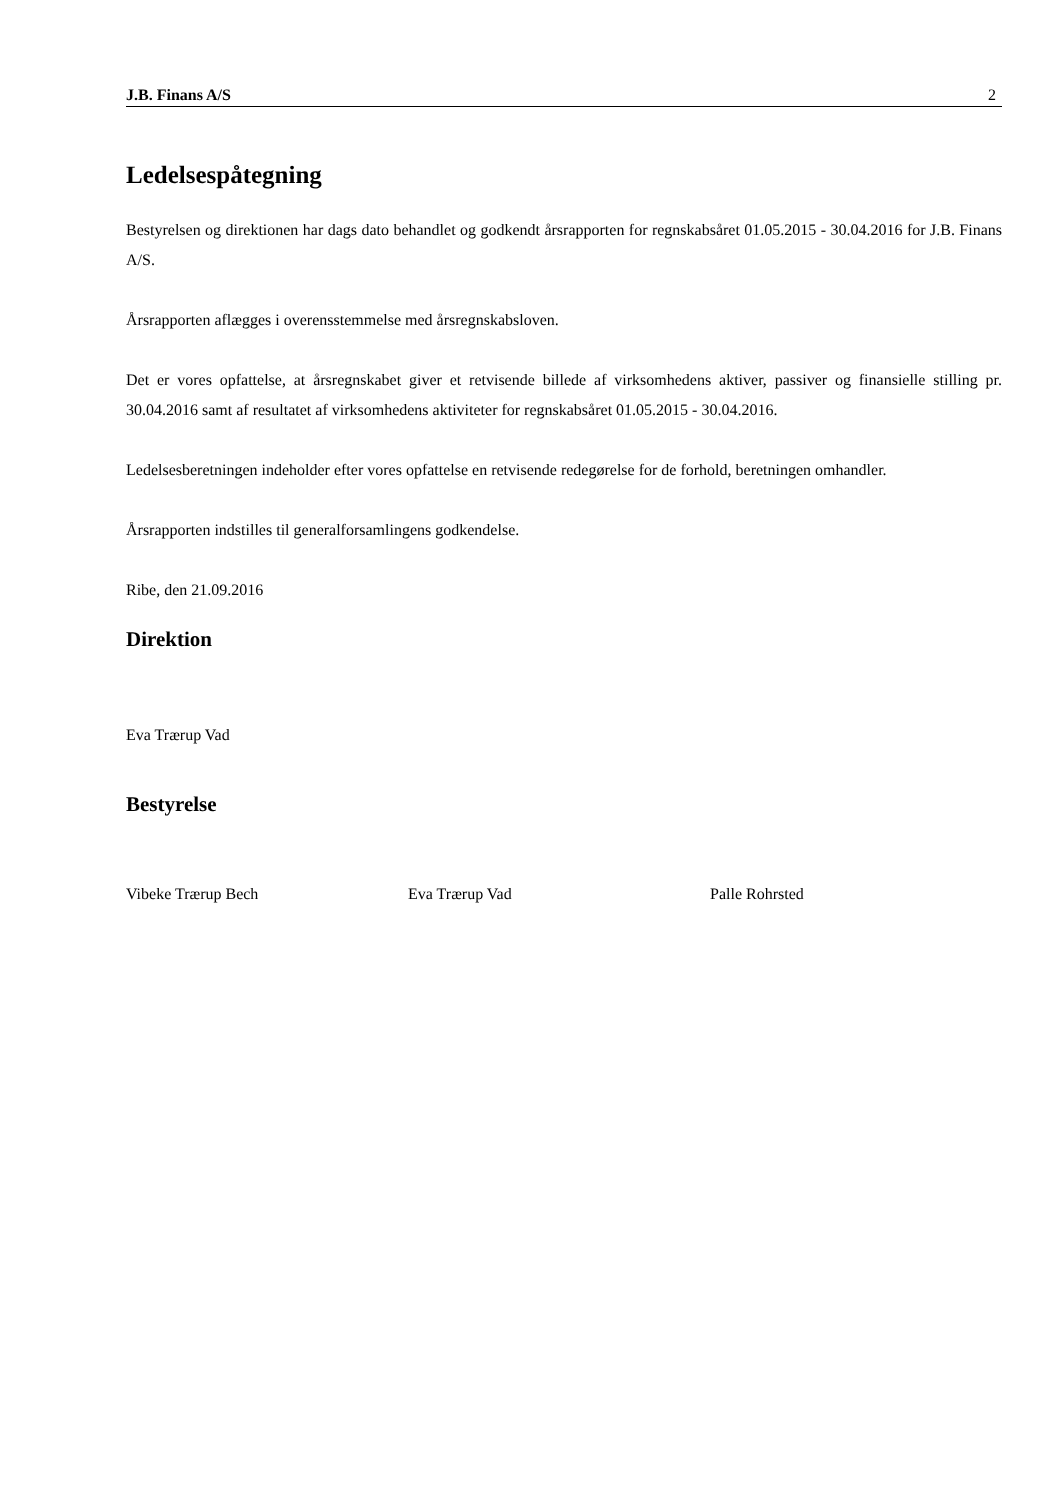J.B. Finans A/S 2
Ledelsespåtegning
Bestyrelsen og direktionen har dags dato behandlet og godkendt årsrapporten for regnskabsåret 01.05.2015 - 30.04.2016 for J.B. Finans A/S.
Årsrapporten aflægges i overensstemmelse med årsregnskabsloven.
Det er vores opfattelse, at årsregnskabet giver et retvisende billede af virksomhedens aktiver, passiver og finansielle stilling pr. 30.04.2016 samt af resultatet af virksomhedens aktiviteter for regnskabsåret 01.05.2015 - 30.04.2016.
Ledelsesberetningen indeholder efter vores opfattelse en retvisende redegørelse for de forhold, beretningen omhandler.
Årsrapporten indstilles til generalforsamlingens godkendelse.
Ribe, den 21.09.2016
Direktion
Eva Trærup Vad
Bestyrelse
Vibeke Trærup Bech Eva Trærup Vad Palle Rohrsted